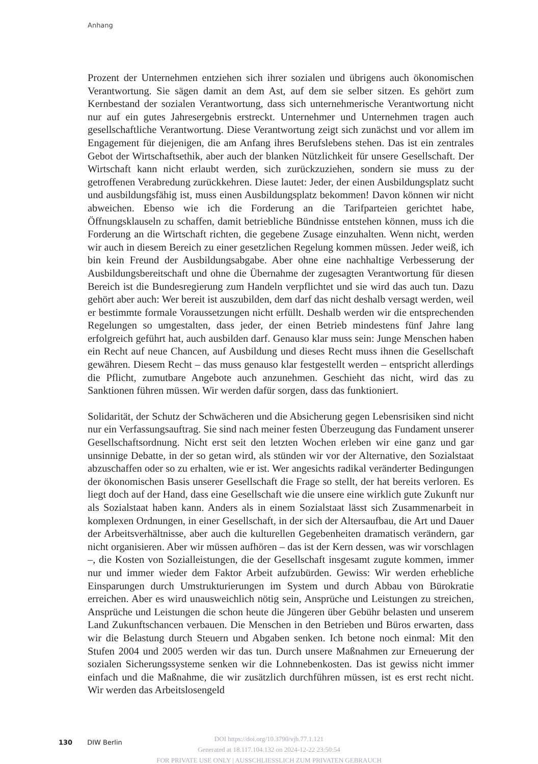Anhang
Prozent der Unternehmen entziehen sich ihrer sozialen und übrigens auch ökonomischen Verantwortung. Sie sägen damit an dem Ast, auf dem sie selber sitzen. Es gehört zum Kernbestand der sozialen Verantwortung, dass sich unternehmerische Verantwortung nicht nur auf ein gutes Jahresergebnis erstreckt. Unternehmer und Unternehmen tragen auch gesellschaftliche Verantwortung. Diese Verantwortung zeigt sich zunächst und vor allem im Engagement für diejenigen, die am Anfang ihres Berufslebens stehen. Das ist ein zentrales Gebot der Wirtschaftsethik, aber auch der blanken Nützlichkeit für unsere Gesellschaft. Der Wirtschaft kann nicht erlaubt werden, sich zurückzuziehen, sondern sie muss zu der getroffenen Verabredung zurückkehren. Diese lautet: Jeder, der einen Ausbildungsplatz sucht und ausbildungsfähig ist, muss einen Ausbildungsplatz bekommen! Davon können wir nicht abweichen. Ebenso wie ich die Forderung an die Tarifparteien gerichtet habe, Öffnungsklauseln zu schaffen, damit betriebliche Bündnisse entstehen können, muss ich die Forderung an die Wirtschaft richten, die gegebene Zusage einzuhalten. Wenn nicht, werden wir auch in diesem Bereich zu einer gesetzlichen Regelung kommen müssen. Jeder weiß, ich bin kein Freund der Ausbildungsabgabe. Aber ohne eine nachhaltige Verbesserung der Ausbildungsbereitschaft und ohne die Übernahme der zugesagten Verantwortung für diesen Bereich ist die Bundesregierung zum Handeln verpflichtet und sie wird das auch tun. Dazu gehört aber auch: Wer bereit ist auszubilden, dem darf das nicht deshalb versagt werden, weil er bestimmte formale Voraussetzungen nicht erfüllt. Deshalb werden wir die entsprechenden Regelungen so umgestalten, dass jeder, der einen Betrieb mindestens fünf Jahre lang erfolgreich geführt hat, auch ausbilden darf. Genauso klar muss sein: Junge Menschen haben ein Recht auf neue Chancen, auf Ausbildung und dieses Recht muss ihnen die Gesellschaft gewähren. Diesem Recht – das muss genauso klar festgestellt werden – entspricht allerdings die Pflicht, zumutbare Angebote auch anzunehmen. Geschieht das nicht, wird das zu Sanktionen führen müssen. Wir werden dafür sorgen, dass das funktioniert.
Solidarität, der Schutz der Schwächeren und die Absicherung gegen Lebensrisiken sind nicht nur ein Verfassungsauftrag. Sie sind nach meiner festen Überzeugung das Fundament unserer Gesellschaftsordnung. Nicht erst seit den letzten Wochen erleben wir eine ganz und gar unsinnige Debatte, in der so getan wird, als stünden wir vor der Alternative, den Sozialstaat abzuschaffen oder so zu erhalten, wie er ist. Wer angesichts radikal veränderter Bedingungen der ökonomischen Basis unserer Gesellschaft die Frage so stellt, der hat bereits verloren. Es liegt doch auf der Hand, dass eine Gesellschaft wie die unsere eine wirklich gute Zukunft nur als Sozialstaat haben kann. Anders als in einem Sozialstaat lässt sich Zusammenarbeit in komplexen Ordnungen, in einer Gesellschaft, in der sich der Altersaufbau, die Art und Dauer der Arbeitsverhältnisse, aber auch die kulturellen Gegebenheiten dramatisch verändern, gar nicht organisieren. Aber wir müssen aufhören – das ist der Kern dessen, was wir vorschlagen –, die Kosten von Sozialleistungen, die der Gesellschaft insgesamt zugute kommen, immer nur und immer wieder dem Faktor Arbeit aufzubürden. Gewiss: Wir werden erhebliche Einsparungen durch Umstrukturierungen im System und durch Abbau von Bürokratie erreichen. Aber es wird unausweichlich nötig sein, Ansprüche und Leistungen zu streichen, Ansprüche und Leistungen die schon heute die Jüngeren über Gebühr belasten und unserem Land Zukunftschancen verbauen. Die Menschen in den Betrieben und Büros erwarten, dass wir die Belastung durch Steuern und Abgaben senken. Ich betone noch einmal: Mit den Stufen 2004 und 2005 werden wir das tun. Durch unsere Maßnahmen zur Erneuerung der sozialen Sicherungssysteme senken wir die Lohnnebenkosten. Das ist gewiss nicht immer einfach und die Maßnahme, die wir zusätzlich durchführen müssen, ist es erst recht nicht. Wir werden das Arbeitslosengeld
130 DIW Berlin
DOI https://doi.org/10.3790/vjh.77.1.121
Generated at 18.117.104.132 on 2024-12-22 23:50:54
FOR PRIVATE USE ONLY | AUSSCHLIESSLICH ZUM PRIVATEN GEBRAUCH